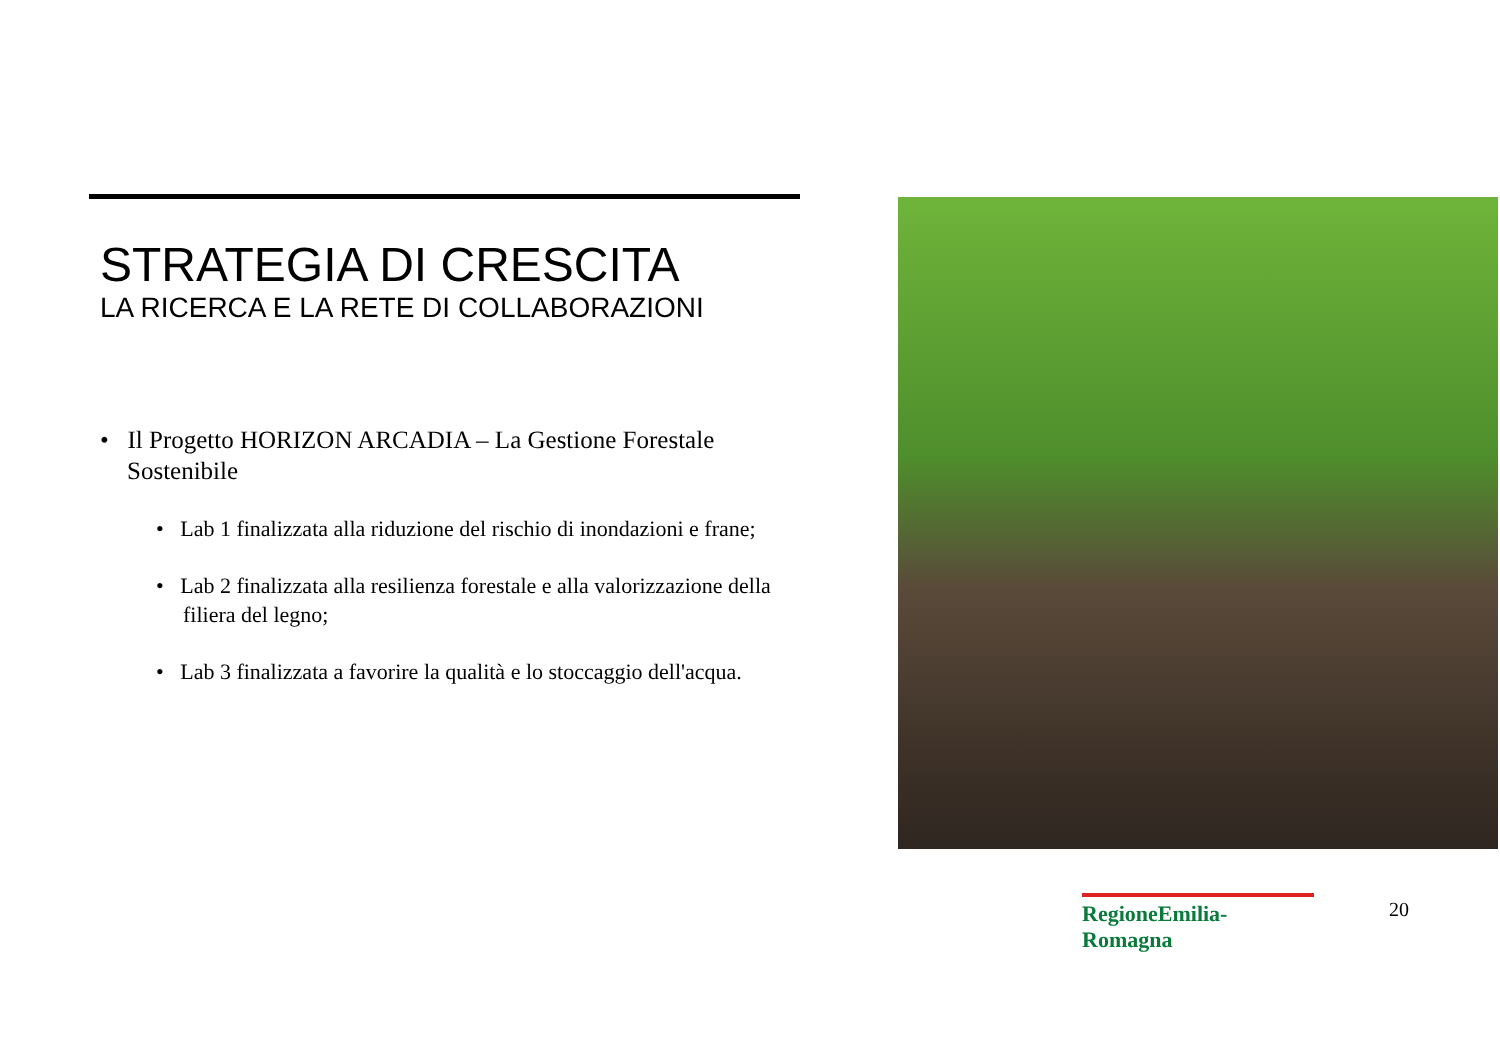STRATEGIA DI CRESCITA
LA RICERCA E LA RETE DI COLLABORAZIONI
• Il Progetto HORIZON ARCADIA – La Gestione Forestale Sostenibile
• Lab 1 finalizzata alla riduzione del rischio di inondazioni e frane;
• Lab 2 finalizzata alla resilienza forestale e alla valorizzazione della filiera del legno;
• Lab 3 finalizzata a favorire la qualità e lo stoccaggio dell'acqua.
RegioneEmilia-Romagna
20